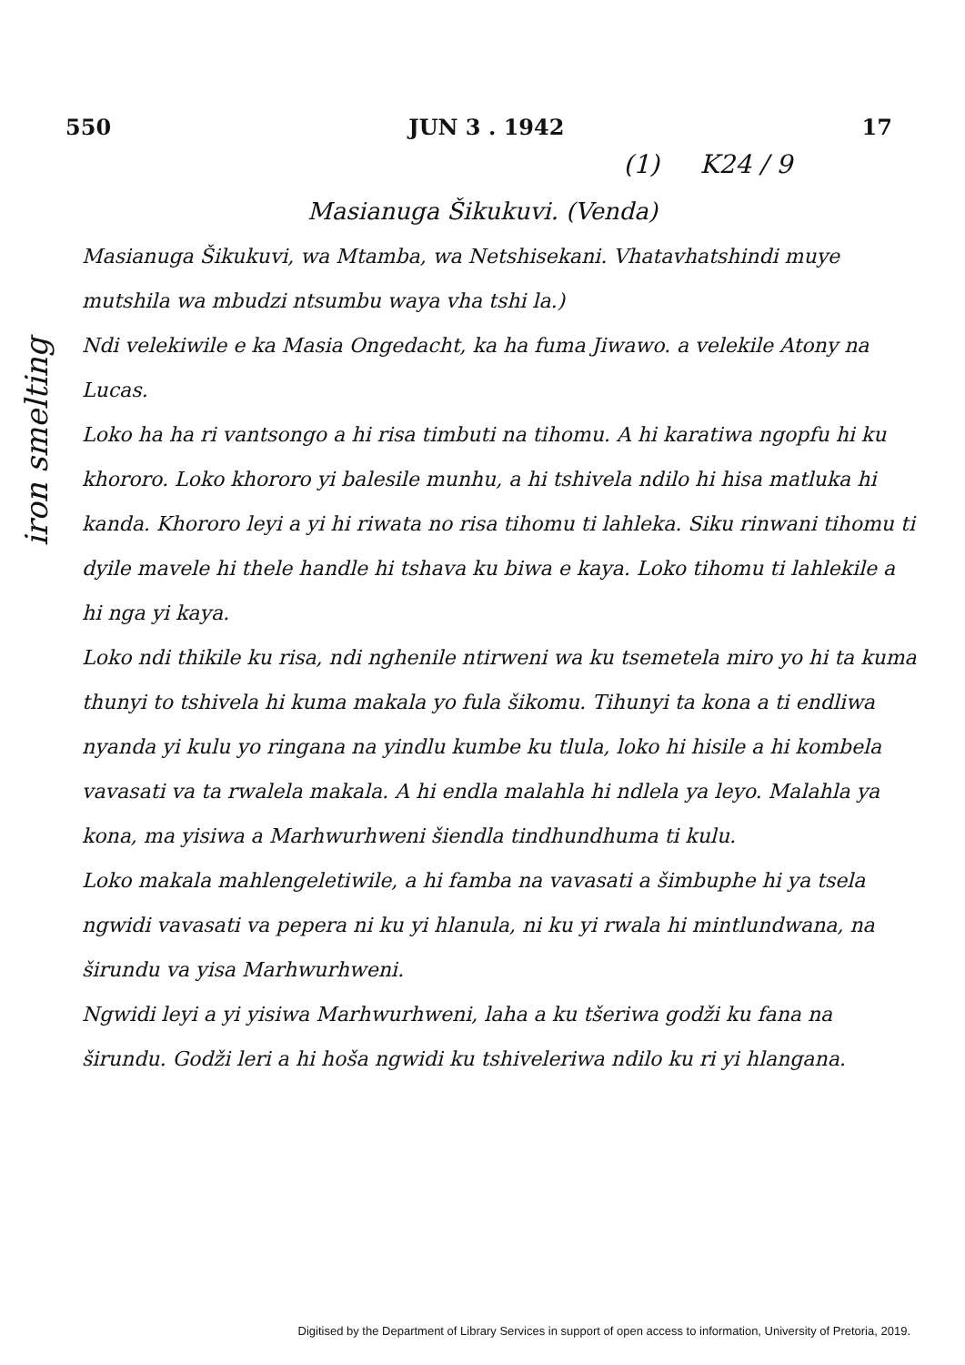550 JUN 3 . 1942 17
(1) K24 / 9
Masianuga Šikukuvi. (Venda)
Masianuga Šikukuvi, wa Mtamba, wa Netshisekani. Vhatavhatshindi muye mutshila wa mbudzi ntsumbu waya vha tshi la.)
Ndi velekiwile e ka Masia Ongedacht, ka ha fuma Jiwawo. a velekile Atony na Lucas.
Loko ha ha ri vantsongo a hi risa timbuti na tihomu. A hi karatiwa ngopfu hi ku khororo. Loko khororo yi balesile munhu, a hi tshivela ndilo hi hisa matluka hi kanda. Khororo leyi a yi hi riwata no risa tihomu ti lahleka. Siku rinwani tihomu ti dyile mavele hi thele handle hi tshava ku biwa e kaya. Loko tihomu ti lahlekile a hi nga yi kaya.
Loko ndi thikile ku risa, ndi nghenile ntirweni wa ku tsemetela miro yo hi ta kuma thunyi to tshivela hi kuma makala yo fula šikomu. Tihunyi ta kona a ti endliwa nyanda yi kulu yo ringana na yindlu kumbe ku tlula, loko hi hisile a hi kombela vavasati va ta rwalela makala. A hi endla malahla hi ndlela ya leyo. Malahla ya kona, ma yisiwa a Marhwurhweni šiendla tindhundhuma ti kulu.
Loko makala mahlengeletiwile, a hi famba na vavasati a šimbuphe hi ya tsela ngwidi vavasati va pepera ni ku yi hlanula, ni ku yi rwala hi mintlundwana, na širundu va yisa Marhwurhweni.
Ngwidi leyi a yi yisiwa Marhwurhweni, laha a ku tšeriwa godži ku fana na širundu. Godži leri a hi hoša ngwidi ku tshiveleriwa ndilo ku ri yi hlangana.
iron smelting
Digitised by the Department of Library Services in support of open access to information, University of Pretoria, 2019.